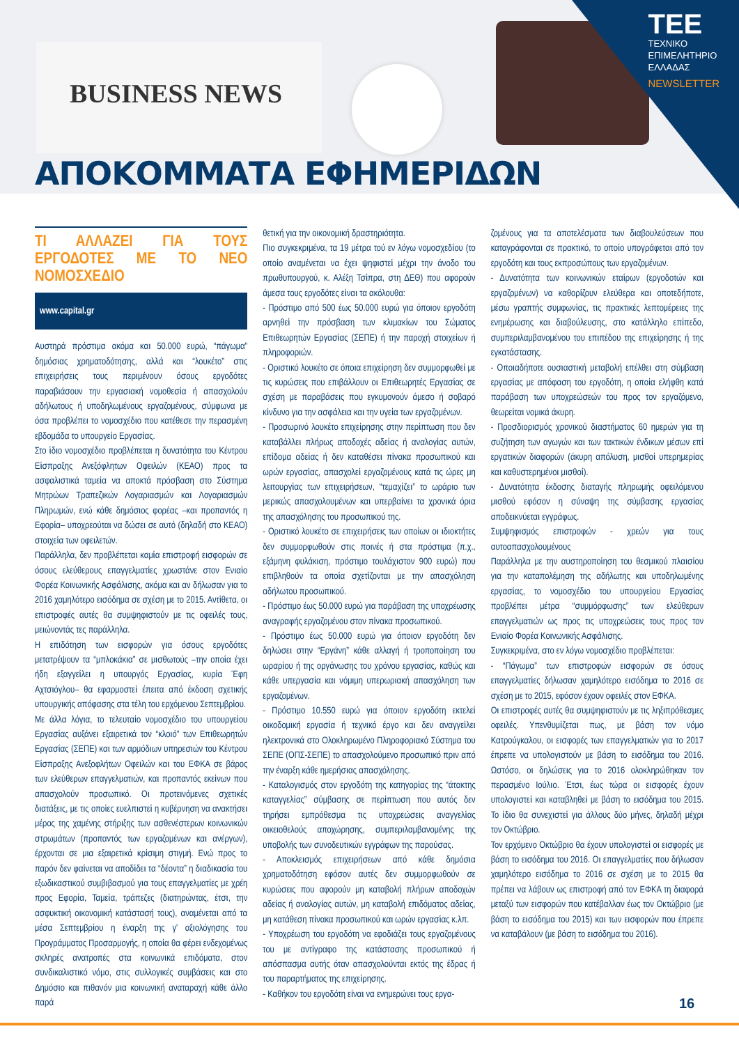BUSINESS NEWS
TEE
ΤΕΧΝΙΚΟ
ΕΠΙΜΕΛΗΤΗΡΙΟ
ΕΛΛΑΔΑΣ
NEWSLETTER
ΑΠΟΚΟΜΜΑΤΑ ΕΦΗΜΕΡΙΔΩΝ
ΤΙ ΑΛΛΑΖΕΙ ΓΙΑ ΤΟΥΣ ΕΡΓΟΔΟΤΕΣ ΜΕ ΤΟ ΝΕΟ ΝΟΜΟΣΧΕΔΙΟ
www.capital.gr
Αυστηρά πρόστιμα ακόμα και 50.000 ευρώ, “πάγωμα” δημόσιας χρηματοδότησης, αλλά και “λουκέτο” στις επιχειρήσεις τους περιμένουν όσους εργοδότες παραβιάσουν την εργασιακή νομοθεσία ή απασχολούν αδήλωτους ή υποδηλωμένους εργαζομένους, σύμφωνα με όσα προβλέπει το νομοσχέδιο που κατέθεσε την περασμένη εβδομάδα το υπουργείο Εργασίας.
Στο ίδιο νομοσχέδιο προβλέπεται η δυνατότητα του Κέντρου Είσπραξης Ανεξόφλητων Οφειλών (ΚΕΑΟ) προς τα ασφαλιστικά ταμεία να αποκτά πρόσβαση στο Σύστημα Μητρώων Τραπεζικών Λογαριασμών και Λογαριασμών Πληρωμών, ενώ κάθε δημόσιος φορέας –και προπαντός η Εφορία– υποχρεούται να δώσει σε αυτό (δηλαδή στο ΚΕΑΟ) στοιχεία των οφειλετών.
Παράλληλα, δεν προβλέπεται καμία επιστροφή εισφορών σε όσους ελεύθερους επαγγελματίες χρωστάνε στον Ενιαίο Φορέα Κοινωνικής Ασφάλισης, ακόμα και αν δήλωσαν για το 2016 χαμηλότερο εισόδημα σε σχέση με το 2015. Αντίθετα, οι επιστροφές αυτές θα συμψηφιστούν με τις οφειλές τους, μειώνοντάς τες παράλληλα.
Η επιδότηση των εισφορών για όσους εργοδότες μετατρέψουν τα “μπλοκάκια” σε μισθωτούς –την οποία έχει ήδη εξαγγείλει η υπουργός Εργασίας, κυρία Έφη Αχτσιόγλου– θα εφαρμοστεί έπειτα από έκδοση σχετικής υπουργικής απόφασης στα τέλη του ερχόμενου Σεπτεμβρίου.
Με άλλα λόγια, το τελευταίο νομοσχέδιο του υπουργείου Εργασίας αυξάνει εξαιρετικά τον “κλοιό” των Επιθεωρητών Εργασίας (ΣΕΠΕ) και των αρμόδιων υπηρεσιών του Κέντρου Είσπραξης Ανεξοφλήτων Οφειλών και του ΕΦΚΑ σε βάρος των ελεύθερων επαγγελματιών, και προπαντός εκείνων που απασχολούν προσωπικό. Οι προτεινόμενες σχετικές διατάξεις, με τις οποίες ευελπιστεί η κυβέρνηση να ανακτήσει μέρος της χαμένης στήριξης των ασθενέστερων κοινωνικών στρωμάτων (προπαντός των εργαζομένων και ανέργων), έρχονται σε μια εξαιρετικά κρίσιμη στιγμή. Ενώ προς το παρόν δεν φαίνεται να αποδίδει τα “δέοντα” η διαδικασία του εξωδικαστικού συμβιβασμού για τους επαγγελματίες με χρέη προς Εφορία, Ταμεία, τράπεζες (διατηρώντας, έτσι, την ασφυκτική οικονομική κατάστασή τους), αναμένεται από τα μέσα Σεπτεμβρίου η έναρξη της γ' αξιολόγησης του Προγράμματος Προσαρμογής, η οποία θα φέρει ενδεχομένως σκληρές ανατροπές στα κοινωνικά επιδόματα, στον συνδικαλιστικό νόμο, στις συλλογικές συμβάσεις και στο Δημόσιο και πιθανόν μια κοινωνική αναταραχή κάθε άλλο παρά
θετική για την οικονομική δραστηριότητα.
Πιο συγκεκριμένα, τα 19 μέτρα τού εν λόγω νομοσχεδίου (το οποίο αναμένεται να έχει ψηφιστεί μέχρι την άνοδο του πρωθυπουργού, κ. Αλέξη Τσίπρα, στη ΔΕΘ) που αφορούν άμεσα τους εργοδότες είναι τα ακόλουθα:
- Πρόστιμο από 500 έως 50.000 ευρώ για όποιον εργοδότη αρνηθεί την πρόσβαση των κλιμακίων του Σώματος Επιθεωρητών Εργασίας (ΣΕΠΕ) ή την παροχή στοιχείων ή πληροφοριών.
- Οριστικό λουκέτο σε όποια επιχείρηση δεν συμμορφωθεί με τις κυρώσεις που επιβάλλουν οι Επιθεωρητές Εργασίας σε σχέση με παραβάσεις που εγκυμονούν άμεσο ή σοβαρό κίνδυνο για την ασφάλεια και την υγεία των εργαζομένων.
- Προσωρινό λουκέτο επιχείρησης στην περίπτωση που δεν καταβάλλει πλήρως αποδοχές αδείας ή αναλογίας αυτών, επίδομα αδείας ή δεν καταθέσει πίνακα προσωπικού και ωρών εργασίας, απασχολεί εργαζομένους κατά τις ώρες μη λειτουργίας των επιχειρήσεων, “τεμαχίζει” το ωράριο των μερικώς απασχολουμένων και υπερβαίνει τα χρονικά όρια της απασχόλησης του προσωπικού της.
- Οριστικό λουκέτο σε επιχειρήσεις των οποίων οι ιδιοκτήτες δεν συμμορφωθούν στις ποινές ή στα πρόστιμα (π.χ., εξάμηνη φυλάκιση, πρόστιμο τουλάχιστον 900 ευρώ) που επιβληθούν τα οποία σχετίζονται με την απασχόληση αδήλωτου προσωπικού.
- Πρόστιμο έως 50.000 ευρώ για παράβαση της υποχρέωσης αναγραφής εργαζομένου στον πίνακα προσωπικού.
- Πρόστιμο έως 50.000 ευρώ για όποιον εργοδότη δεν δηλώσει στην “Εργάνη” κάθε αλλαγή ή τροποποίηση του ωραρίου ή της οργάνωσης του χρόνου εργασίας, καθώς και κάθε υπεργασία και νόμιμη υπερωριακή απασχόληση των εργαζομένων.
- Πρόστιμο 10.550 ευρώ για όποιον εργοδότη εκτελεί οικοδομική εργασία ή τεχνικό έργο και δεν αναγγείλει ηλεκτρονικά στο Ολοκληρωμένο Πληροφοριακό Σύστημα του ΣΕΠΕ (ΟΠΣ-ΣΕΠΕ) το απασχολούμενο προσωπικό πριν από την έναρξη κάθε ημερήσιας απασχόλησης.
- Καταλογισμός στον εργοδότη της κατηγορίας της “άτακτης καταγγελίας” σύμβασης σε περίπτωση που αυτός δεν τηρήσει εμπρόθεσμα τις υποχρεώσεις αναγγελίας οικειοθελούς αποχώρησης, συμπεριλαμβανομένης της υποβολής των συνοδευτικών εγγράφων της παρούσας.
- Αποκλεισμός επιχειρήσεων από κάθε δημόσια χρηματοδότηση εφόσον αυτές δεν συμμορφωθούν σε κυρώσεις που αφορούν μη καταβολή πλήρων αποδοχών αδείας ή αναλογίας αυτών, μη καταβολή επιδόματος αδείας, μη κατάθεση πίνακα προσωπικού και ωρών εργασίας κ.λπ.
- Υποχρέωση του εργοδότη να εφοδιάζει τους εργαζομένους του με αντίγραφο της κατάστασης προσωπικού ή απόσπασμα αυτής όταν απασχολούνται εκτός της έδρας ή του παραρτήματος της επιχείρησης.
- Καθήκον του εργοδότη είναι να ενημερώνει τους εργα-
ζομένους για τα αποτελέσματα των διαβουλεύσεων που καταγράφονται σε πρακτικό, το οποίο υπογράφεται από τον εργοδότη και τους εκπροσώπους των εργαζομένων.
- Δυνατότητα των κοινωνικών εταίρων (εργοδοτών και εργαζομένων) να καθορίζουν ελεύθερα και οποτεδήποτε, μέσω γραπτής συμφωνίας, τις πρακτικές λεπτομέρειες της ενημέρωσης και διαβούλευσης, στο κατάλληλο επίπεδο, συμπεριλαμβανομένου του επιπέδου της επιχείρησης ή της εγκατάστασης.
- Οποιαδήποτε ουσιαστική μεταβολή επέλθει στη σύμβαση εργασίας με απόφαση του εργοδότη, η οποία ελήφθη κατά παράβαση των υποχρεώσεών του προς τον εργαζόμενο, θεωρείται νομικά άκυρη.
- Προσδιορισμός χρονικού διαστήματος 60 ημερών για τη συζήτηση των αγωγών και των τακτικών ένδικων μέσων επί εργατικών διαφορών (άκυρη απόλυση, μισθοί υπερημερίας και καθυστερημένοι μισθοί).
- Δυνατότητα έκδοσης διαταγής πληρωμής οφειλόμενου μισθού εφόσον η σύναψη της σύμβασης εργασίας αποδεικνύεται εγγράφως.
Συμψηφισμός επιστροφών - χρεών για τους αυτοαπασχολουμένους
Παράλληλα με την αυστηροποίηση του θεσμικού πλαισίου για την καταπολέμηση της αδήλωτης και υποδηλωμένης εργασίας, το νομοσχέδιο του υπουργείου Εργασίας προβλέπει μέτρα “συμμόρφωσης” των ελεύθερων επαγγελματιών ως προς τις υποχρεώσεις τους προς τον Ενιαίο Φορέα Κοινωνικής Ασφάλισης.
Συγκεκριμένα, στο εν λόγω νομοσχέδιο προβλέπεται:
- “Πάγωμα” των επιστροφών εισφορών σε όσους επαγγελματίες δήλωσαν χαμηλότερο εισόδημα το 2016 σε σχέση με το 2015, εφόσον έχουν οφειλές στον ΕΦΚΑ.
Οι επιστροφές αυτές θα συμψηφιστούν με τις ληξιπρόθεσμες οφειλές. Υπενθυμίζεται πως, με βάση τον νόμο Κατρούγκαλου, οι εισφορές των επαγγελματιών για το 2017 έπρεπε να υπολογιστούν με βάση το εισόδημα του 2016. Ωστόσο, οι δηλώσεις για το 2016 ολοκληρώθηκαν τον περασμένο Ιούλιο. Έτσι, έως τώρα οι εισφορές έχουν υπολογιστεί και καταβληθεί με βάση το εισόδημα του 2015. Το ίδιο θα συνεχιστεί για άλλους δύο μήνες, δηλαδή μέχρι τον Οκτώβριο.
Τον ερχόμενο Οκτώβριο θα έχουν υπολογιστεί οι εισφορές με βάση το εισόδημα του 2016. Οι επαγγελματίες που δήλωσαν χαμηλότερο εισόδημα το 2016 σε σχέση με το 2015 θα πρέπει να λάβουν ως επιστροφή από τον ΕΦΚΑ τη διαφορά μεταξύ των εισφορών που κατέβαλλαν έως τον Οκτώβριο (με βάση το εισόδημα του 2015) και των εισφορών που έπρεπε να καταβάλουν (με βάση το εισόδημα του 2016).
16